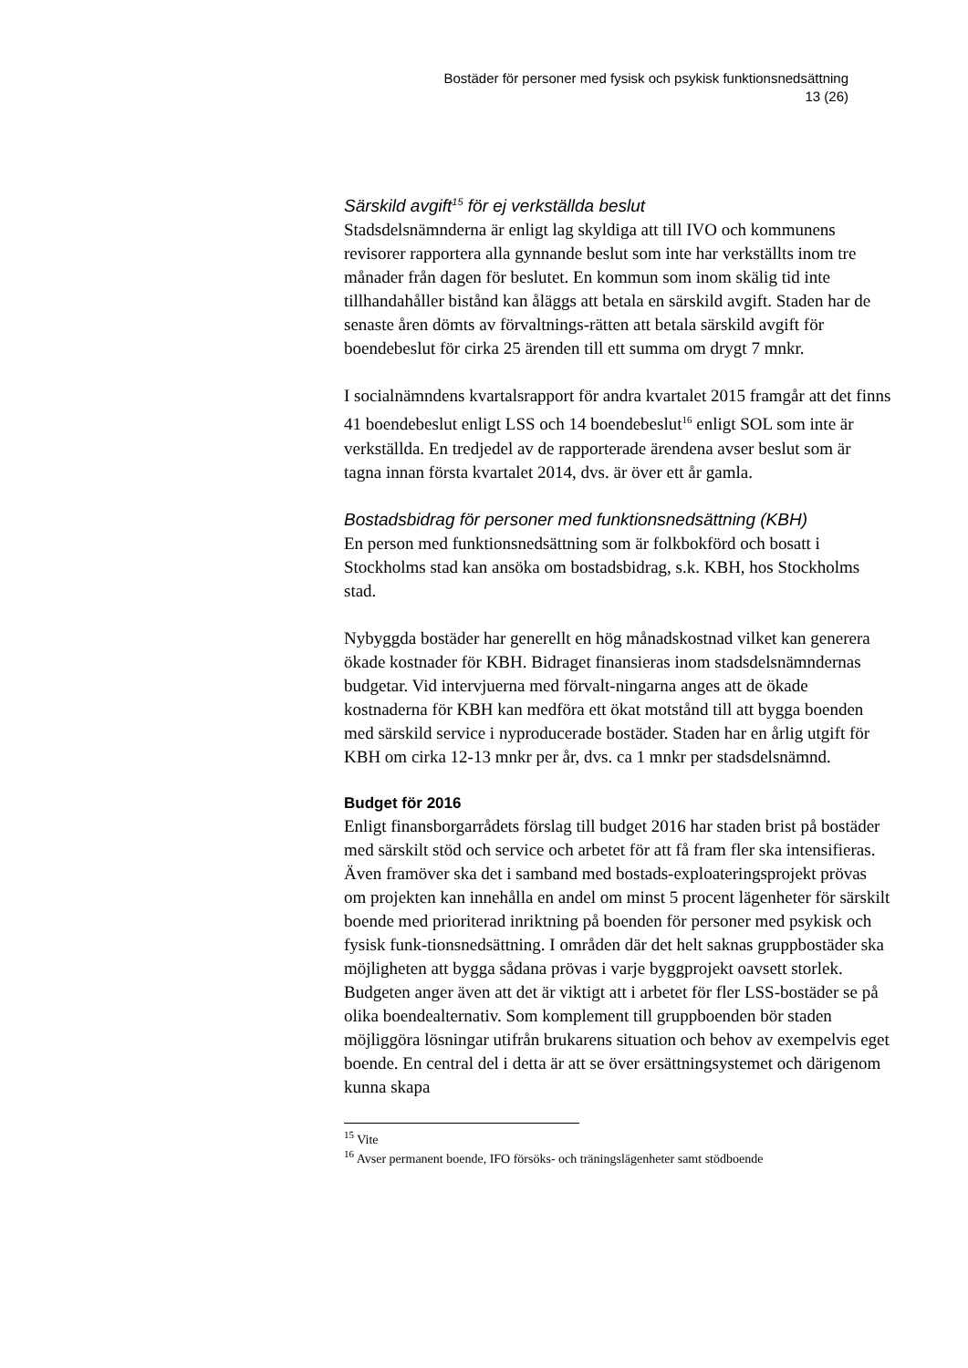Bostäder för personer med fysisk och psykisk funktionsnedsättning
13 (26)
Särskild avgift<sup>15</sup> för ej verkställda beslut
Stadsdelsnämnderna är enligt lag skyldiga att till IVO och kommunens revisorer rapportera alla gynnande beslut som inte har verkställts inom tre månader från dagen för beslutet. En kommun som inom skälig tid inte tillhandahåller bistånd kan åläggs att betala en särskild avgift. Staden har de senaste åren dömts av förvaltnings-rätten att betala särskild avgift för boendebeslut för cirka 25 ärenden till ett summa om drygt 7 mnkr.
I socialnämndens kvartalsrapport för andra kvartalet 2015 framgår att det finns 41 boendebeslut enligt LSS och 14 boendebeslut<sup>16</sup> enligt SOL som inte är verkställda. En tredjedel av de rapporterade ärendena avser beslut som är tagna innan första kvartalet 2014, dvs. är över ett år gamla.
Bostadsbidrag för personer med funktionsnedsättning (KBH)
En person med funktionsnedsättning som är folkbokförd och bosatt i Stockholms stad kan ansöka om bostadsbidrag, s.k. KBH, hos Stockholms stad.
Nybyggda bostäder har generellt en hög månadskostnad vilket kan generera ökade kostnader för KBH. Bidraget finansieras inom stadsdelsnämndernas budgetar. Vid intervjuerna med förvalt-ningarna anges att de ökade kostnaderna för KBH kan medföra ett ökat motstånd till att bygga boenden med särskild service i nyproducerade bostäder. Staden har en årlig utgift för KBH om cirka 12-13 mnkr per år, dvs. ca 1 mnkr per stadsdelsnämnd.
Budget för 2016
Enligt finansborgarrådets förslag till budget 2016 har staden brist på bostäder med särskilt stöd och service och arbetet för att få fram fler ska intensifieras. Även framöver ska det i samband med bostads-exploateringsprojekt prövas om projekten kan innehålla en andel om minst 5 procent lägenheter för särskilt boende med prioriterad inriktning på boenden för personer med psykisk och fysisk funk-tionsnedsättning. I områden där det helt saknas gruppbostäder ska möjligheten att bygga sådana prövas i varje byggprojekt oavsett storlek. Budgeten anger även att det är viktigt att i arbetet för fler LSS-bostäder se på olika boendealternativ. Som komplement till gruppboenden bör staden möjliggöra lösningar utifrån brukarens situation och behov av exempelvis eget boende. En central del i detta är att se över ersättningsystemet och därigenom kunna skapa
<sup>15</sup> Vite
<sup>16</sup> Avser permanent boende, IFO försöks- och träningslägenheter samt stödboende